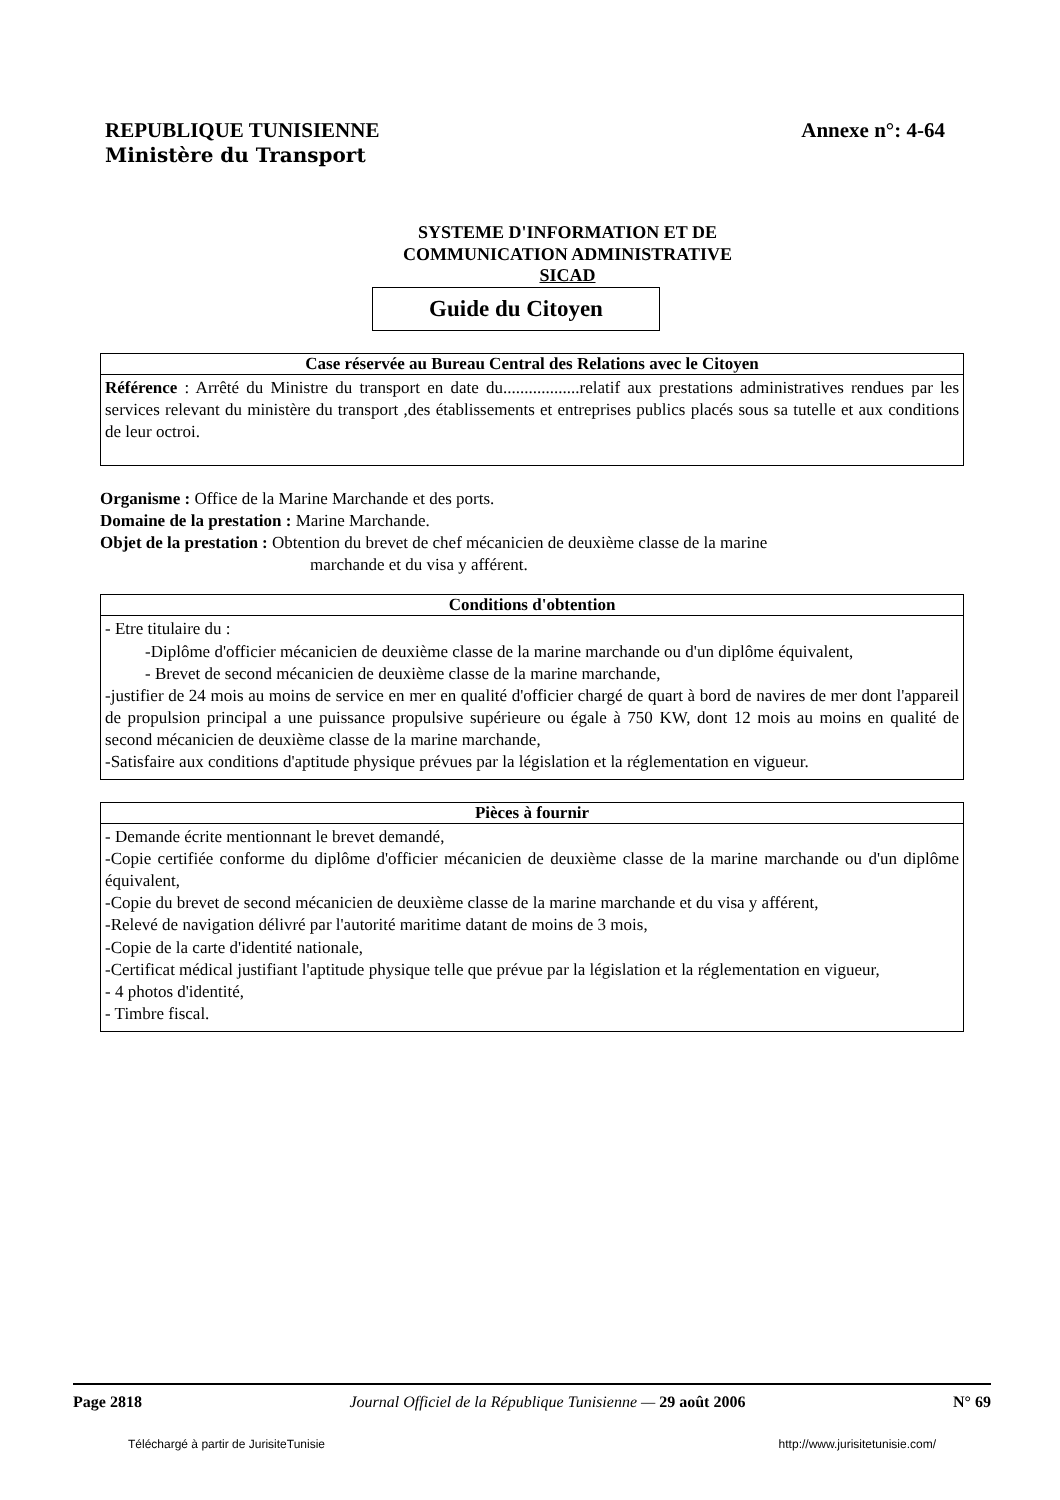REPUBLIQUE TUNISIENNE
Ministère du Transport
Annexe n°: 4-64
SYSTEME D'INFORMATION ET DE
COMMUNICATION ADMINISTRATIVE
SICAD
Guide du Citoyen
Case réservée au Bureau Central des Relations avec le Citoyen
Référence : Arrêté du Ministre du transport en date du..................relatif aux prestations administratives rendues par les services relevant du ministère du transport ,des établissements et entreprises publics placés sous sa tutelle et aux conditions de leur octroi.
Organisme : Office de la Marine Marchande et des ports.
Domaine de la prestation : Marine Marchande.
Objet de la prestation : Obtention du brevet de chef mécanicien de deuxième classe de la marine
marchande et du visa y afférent.
Conditions d'obtention
- Etre titulaire du :
-Diplôme d'officier mécanicien de deuxième classe de la marine marchande ou d'un diplôme équivalent,
- Brevet de second mécanicien de deuxième classe de la marine marchande,
-justifier de 24 mois au moins de service en mer en qualité d'officier chargé de quart à bord de navires de mer dont l'appareil de propulsion principal a une puissance propulsive supérieure ou égale à 750 KW, dont 12 mois au moins en qualité de second mécanicien de deuxième classe de la marine marchande,
-Satisfaire aux conditions d'aptitude physique prévues par la législation et la réglementation en vigueur.
Pièces à fournir
- Demande écrite mentionnant le brevet demandé,
-Copie certifiée conforme du diplôme d'officier mécanicien de deuxième classe de la marine marchande ou d'un diplôme équivalent,
-Copie du brevet de second mécanicien de deuxième classe de la marine marchande et du visa y afférent,
-Relevé de navigation délivré par l'autorité maritime datant de moins de 3 mois,
-Copie de la carte d'identité nationale,
-Certificat médical justifiant l'aptitude physique telle que prévue par la législation et la réglementation en vigueur,
- 4 photos d'identité,
- Timbre fiscal.
Page 2818 Journal Officiel de la République Tunisienne — 29 août 2006 N° 69
Téléchargé à partir de JurisiteTunisie http://www.jurisitetunisie.com/